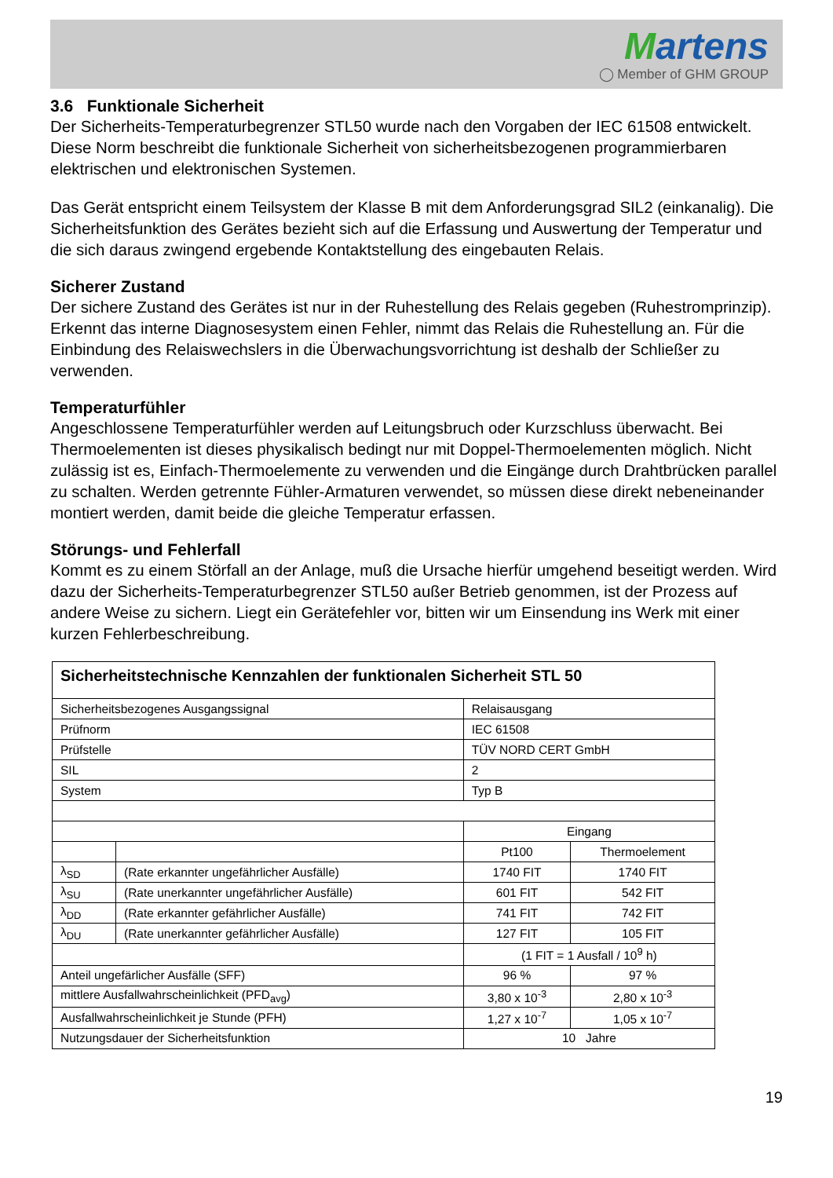Martens
◯ Member of GHM GROUP
3.6 Funktionale Sicherheit
Der Sicherheits-Temperaturbegrenzer STL50 wurde nach den Vorgaben der IEC 61508 entwickelt. Diese Norm beschreibt die funktionale Sicherheit von sicherheitsbezogenen programmierbaren elektrischen und elektronischen Systemen.
Das Gerät entspricht einem Teilsystem der Klasse B mit dem Anforderungsgrad SIL2 (einkanalig). Die Sicherheitsfunktion des Gerätes bezieht sich auf die Erfassung und Auswertung der Temperatur und die sich daraus zwingend ergebende Kontaktstellung des eingebauten Relais.
Sicherer Zustand
Der sichere Zustand des Gerätes ist nur in der Ruhestellung des Relais gegeben (Ruhestromprinzip). Erkennt das interne Diagnosesystem einen Fehler, nimmt das Relais die Ruhestellung an. Für die Einbindung des Relaiswechslers in die Überwachungsvorrichtung ist deshalb der Schließer zu verwenden.
Temperaturfühler
Angeschlossene Temperaturfühler werden auf Leitungsbruch oder Kurzschluss überwacht. Bei Thermoelementen ist dieses physikalisch bedingt nur mit Doppel-Thermoelementen möglich. Nicht zulässig ist es, Einfach-Thermoelemente zu verwenden und die Eingänge durch Drahtbrücken parallel zu schalten. Werden getrennte Fühler-Armaturen verwendet, so müssen diese direkt nebeneinander montiert werden, damit beide die gleiche Temperatur erfassen.
Störungs- und Fehlerfall
Kommt es zu einem Störfall an der Anlage, muß die Ursache hierfür umgehend beseitigt werden. Wird dazu der Sicherheits-Temperaturbegrenzer STL50 außer Betrieb genommen, ist der Prozess auf andere Weise zu sichern. Liegt ein Gerätefehler vor, bitten wir um Einsendung ins Werk mit einer kurzen Fehlerbeschreibung.
| Sicherheitstechnische Kennzahlen der funktionalen Sicherheit STL 50 | | | |
| Sicherheitsbezogenes Ausgangssignal | | Relaisausgang | |
| Prüfnorm | | IEC 61508 | |
| Prüfstelle | | TÜV NORD CERT GmbH | |
| SIL | | 2 | |
| System | | Typ B | |
| | | Eingang | |
| | | Pt100 | Thermoelement |
| λ<sub>SD</sub> | (Rate erkannter ungefährlicher Ausfälle) | 1740 FIT | 1740 FIT |
| λ<sub>SU</sub> | (Rate unerkannter ungefährlicher Ausfälle) | 601 FIT | 542 FIT |
| λ<sub>DD</sub> | (Rate erkannter gefährlicher Ausfälle) | 741 FIT | 742 FIT |
| λ<sub>DU</sub> | (Rate unerkannter gefährlicher Ausfälle) | 127 FIT | 105 FIT |
| | | (1 FIT = 1 Ausfall / 10<sup>9</sup> h) | |
| Anteil ungefärlicher Ausfälle (SFF) | | 96 % | 97 % |
| mittlere Ausfallwahrscheinlichkeit (PFD<sub>avg</sub>) | | 3,80 x 10<sup>-3</sup> | 2,80 x 10<sup>-3</sup> |
| Ausfallwahrscheinlichkeit je Stunde (PFH) | | 1,27 x 10<sup>-7</sup> | 1,05 x 10<sup>-7</sup> |
| Nutzungsdauer der Sicherheitsfunktion | | 10 Jahre | |
19